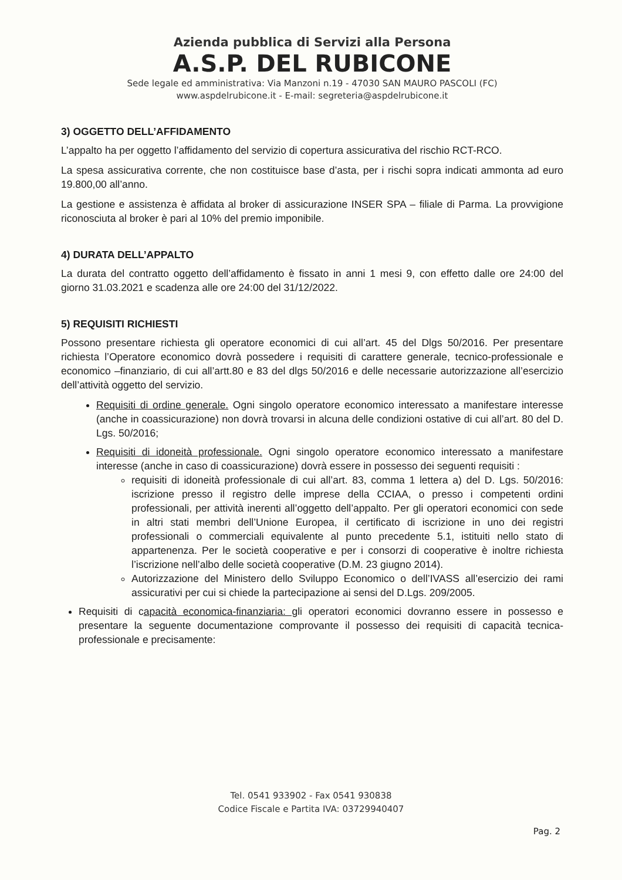Azienda pubblica di Servizi alla Persona
A.S.P. DEL RUBICONE
Sede legale ed amministrativa: Via Manzoni n.19 - 47030 SAN MAURO PASCOLI (FC)
www.aspdelrubicone.it - E-mail: segreteria@aspdelrubicone.it
3) OGGETTO DELL’AFFIDAMENTO
L’appalto ha per oggetto l’affidamento del servizio di copertura assicurativa del rischio RCT-RCO.
La spesa assicurativa corrente, che non costituisce base d’asta, per i rischi sopra indicati ammonta ad euro 19.800,00 all’anno.
La gestione e assistenza è affidata al broker di assicurazione INSER SPA – filiale di Parma. La provvigione riconosciuta al broker è pari al 10% del premio imponibile.
4) DURATA DELL’APPALTO
La durata del contratto oggetto dell’affidamento è fissato in anni 1 mesi 9, con effetto dalle ore 24:00 del giorno 31.03.2021 e scadenza alle ore 24:00 del 31/12/2022.
5) REQUISITI RICHIESTI
Possono presentare richiesta gli operatore economici di cui all’art. 45 del Dlgs 50/2016. Per presentare richiesta l’Operatore economico dovrà possedere i requisiti di carattere generale, tecnico-professionale e economico –finanziario, di cui all’artt.80 e 83 del dlgs 50/2016 e delle necessarie autorizzazione all’esercizio dell’attività oggetto del servizio.
Requisiti di ordine generale. Ogni singolo operatore economico interessato a manifestare interesse (anche in coassicurazione) non dovrà trovarsi in alcuna delle condizioni ostative di cui all’art. 80 del D. Lgs. 50/2016;
Requisiti di idoneità professionale. Ogni singolo operatore economico interessato a manifestare interesse (anche in caso di coassicurazione) dovrà essere in possesso dei seguenti requisiti :
requisiti di idoneità professionale di cui all’art. 83, comma 1 lettera a) del D. Lgs. 50/2016: iscrizione presso il registro delle imprese della CCIAA, o presso i competenti ordini professionali, per attività inerenti all’oggetto dell’appalto. Per gli operatori economici con sede in altri stati membri dell’Unione Europea, il certificato di iscrizione in uno dei registri professionali o commerciali equivalente al punto precedente 5.1, istituiti nello stato di appartenenza. Per le società cooperative e per i consorzi di cooperative è inoltre richiesta l’iscrizione nell’albo delle società cooperative (D.M. 23 giugno 2014).
Autorizzazione del Ministero dello Sviluppo Economico o dell’IVASS all’esercizio dei rami assicurativi per cui si chiede la partecipazione ai sensi del D.Lgs. 209/2005.
Requisiti di capacità economica-finanziaria: gli operatori economici dovranno essere in possesso e presentare la seguente documentazione comprovante il possesso dei requisiti di capacità tecnica-professionale e precisamente:
Tel. 0541 933902 - Fax 0541 930838
Codice Fiscale e Partita IVA: 03729940407
Pag. 2